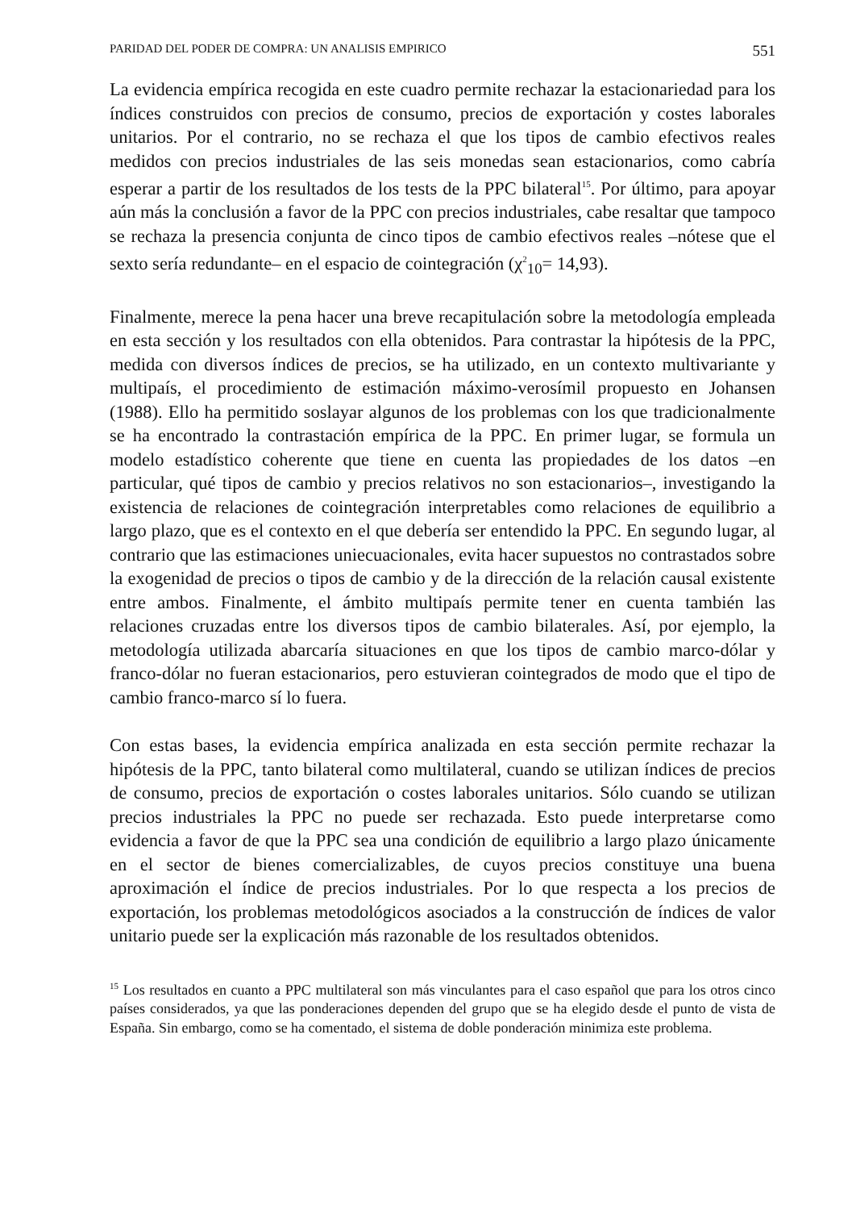PARIDAD DEL PODER DE COMPRA: UN ANALISIS EMPIRICO 551
La evidencia empírica recogida en este cuadro permite rechazar la estacionariedad para los índices construidos con precios de consumo, precios de exportación y costes laborales unitarios. Por el contrario, no se rechaza el que los tipos de cambio efectivos reales medidos con precios industriales de las seis monedas sean estacionarios, como cabría esperar a partir de los resultados de los tests de la PPC bilateral<sup>15</sup>. Por último, para apoyar aún más la conclusión a favor de la PPC con precios industriales, cabe resaltar que tampoco se rechaza la presencia conjunta de cinco tipos de cambio efectivos reales –nótese que el sexto sería redundante– en el espacio de cointegración (χ<sup>2</sup><sub>10</sub>= 14,93).
Finalmente, merece la pena hacer una breve recapitulación sobre la metodología empleada en esta sección y los resultados con ella obtenidos. Para contrastar la hipótesis de la PPC, medida con diversos índices de precios, se ha utilizado, en un contexto multivariante y multipaís, el procedimiento de estimación máximo-verosímil propuesto en Johansen (1988). Ello ha permitido soslayar algunos de los problemas con los que tradicionalmente se ha encontrado la contrastación empírica de la PPC. En primer lugar, se formula un modelo estadístico coherente que tiene en cuenta las propiedades de los datos –en particular, qué tipos de cambio y precios relativos no son estacionarios–, investigando la existencia de relaciones de cointegración interpretables como relaciones de equilibrio a largo plazo, que es el contexto en el que debería ser entendido la PPC. En segundo lugar, al contrario que las estimaciones uniecuacionales, evita hacer supuestos no contrastados sobre la exogenidad de precios o tipos de cambio y de la dirección de la relación causal existente entre ambos. Finalmente, el ámbito multipaís permite tener en cuenta también las relaciones cruzadas entre los diversos tipos de cambio bilaterales. Así, por ejemplo, la metodología utilizada abarcaría situaciones en que los tipos de cambio marco-dólar y franco-dólar no fueran estacionarios, pero estuvieran cointegrados de modo que el tipo de cambio franco-marco sí lo fuera.
Con estas bases, la evidencia empírica analizada en esta sección permite rechazar la hipótesis de la PPC, tanto bilateral como multilateral, cuando se utilizan índices de precios de consumo, precios de exportación o costes laborales unitarios. Sólo cuando se utilizan precios industriales la PPC no puede ser rechazada. Esto puede interpretarse como evidencia a favor de que la PPC sea una condición de equilibrio a largo plazo únicamente en el sector de bienes comercializables, de cuyos precios constituye una buena aproximación el índice de precios industriales. Por lo que respecta a los precios de exportación, los problemas metodológicos asociados a la construcción de índices de valor unitario puede ser la explicación más razonable de los resultados obtenidos.
<sup>15</sup> Los resultados en cuanto a PPC multilateral son más vinculantes para el caso español que para los otros cinco países considerados, ya que las ponderaciones dependen del grupo que se ha elegido desde el punto de vista de España. Sin embargo, como se ha comentado, el sistema de doble ponderación minimiza este problema.